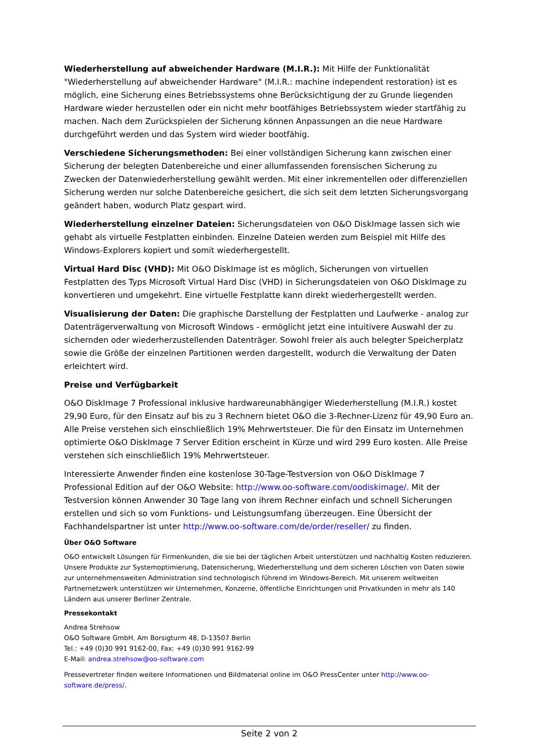Wiederherstellung auf abweichender Hardware (M.I.R.): Mit Hilfe der Funktionalität "Wiederherstellung auf abweichender Hardware" (M.I.R.: machine independent restoration) ist es möglich, eine Sicherung eines Betriebssystems ohne Berücksichtigung der zu Grunde liegenden Hardware wieder herzustellen oder ein nicht mehr bootfähiges Betriebssystem wieder startfähig zu machen. Nach dem Zurückspielen der Sicherung können Anpassungen an die neue Hardware durchgeführt werden und das System wird wieder bootfähig.
Verschiedene Sicherungsmethoden: Bei einer vollständigen Sicherung kann zwischen einer Sicherung der belegten Datenbereiche und einer allumfassenden forensischen Sicherung zu Zwecken der Datenwiederherstellung gewählt werden. Mit einer inkrementellen oder differenziellen Sicherung werden nur solche Datenbereiche gesichert, die sich seit dem letzten Sicherungsvorgang geändert haben, wodurch Platz gespart wird.
Wiederherstellung einzelner Dateien: Sicherungsdateien von O&O DiskImage lassen sich wie gehabt als virtuelle Festplatten einbinden. Einzelne Dateien werden zum Beispiel mit Hilfe des Windows-Explorers kopiert und somit wiederhergestellt.
Virtual Hard Disc (VHD): Mit O&O DiskImage ist es möglich, Sicherungen von virtuellen Festplatten des Typs Microsoft Virtual Hard Disc (VHD) in Sicherungsdateien von O&O DiskImage zu konvertieren und umgekehrt. Eine virtuelle Festplatte kann direkt wiederhergestellt werden.
Visualisierung der Daten: Die graphische Darstellung der Festplatten und Laufwerke - analog zur Datenträgerverwaltung von Microsoft Windows - ermöglicht jetzt eine intuitivere Auswahl der zu sichernden oder wiederherzustellenden Datenträger. Sowohl freier als auch belegter Speicherplatz sowie die Größe der einzelnen Partitionen werden dargestellt, wodurch die Verwaltung der Daten erleichtert wird.
Preise und Verfügbarkeit
O&O DiskImage 7 Professional inklusive hardwareunabhängiger Wiederherstellung (M.I.R.) kostet 29,90 Euro, für den Einsatz auf bis zu 3 Rechnern bietet O&O die 3-Rechner-Lizenz für 49,90 Euro an. Alle Preise verstehen sich einschließlich 19% Mehrwertsteuer. Die für den Einsatz im Unternehmen optimierte O&O DiskImage 7 Server Edition erscheint in Kürze und wird 299 Euro kosten. Alle Preise verstehen sich einschließlich 19% Mehrwertsteuer.
Interessierte Anwender finden eine kostenlose 30-Tage-Testversion von O&O DiskImage 7 Professional Edition auf der O&O Website: http://www.oo-software.com/oodiskimage/. Mit der Testversion können Anwender 30 Tage lang von ihrem Rechner einfach und schnell Sicherungen erstellen und sich so vom Funktions- und Leistungsumfang überzeugen. Eine Übersicht der Fachhandelspartner ist unter http://www.oo-software.com/de/order/reseller/ zu finden.
Über O&O Software
O&O entwickelt Lösungen für Firmenkunden, die sie bei der täglichen Arbeit unterstützen und nachhaltig Kosten reduzieren. Unsere Produkte zur Systemoptimierung, Datensicherung, Wiederherstellung und dem sicheren Löschen von Daten sowie zur unternehmensweiten Administration sind technologisch führend im Windows-Bereich. Mit unserem weltweiten Partnernetzwerk unterstützen wir Unternehmen, Konzerne, öffentliche Einrichtungen und Privatkunden in mehr als 140 Ländern aus unserer Berliner Zentrale.
Pressekontakt
Andrea Strehsow
O&O Software GmbH, Am Borsigturm 48, D-13507 Berlin
Tel.: +49 (0)30 991 9162-00, Fax: +49 (0)30 991 9162-99
E-Mail: andrea.strehsow@oo-software.com
Pressevertreter finden weitere Informationen und Bildmaterial online im O&O PressCenter unter http://www.oo-software.de/press/.
Seite 2 von 2